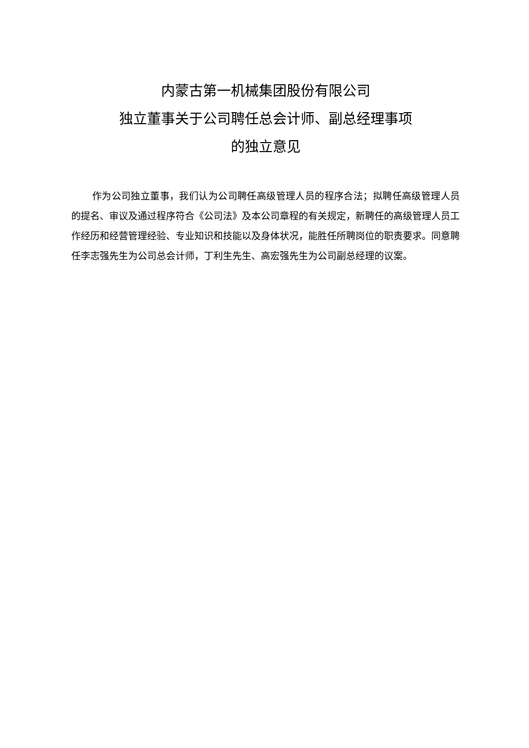内蒙古第一机械集团股份有限公司
独立董事关于公司聘任总会计师、副总经理事项
的独立意见
作为公司独立董事，我们认为公司聘任高级管理人员的程序合法；拟聘任高级管理人员的提名、审议及通过程序符合《公司法》及本公司章程的有关规定，新聘任的高级管理人员工作经历和经营管理经验、专业知识和技能以及身体状况，能胜任所聘岗位的职责要求。同意聘任李志强先生为公司总会计师，丁利生先生、高宏强先生为公司副总经理的议案。